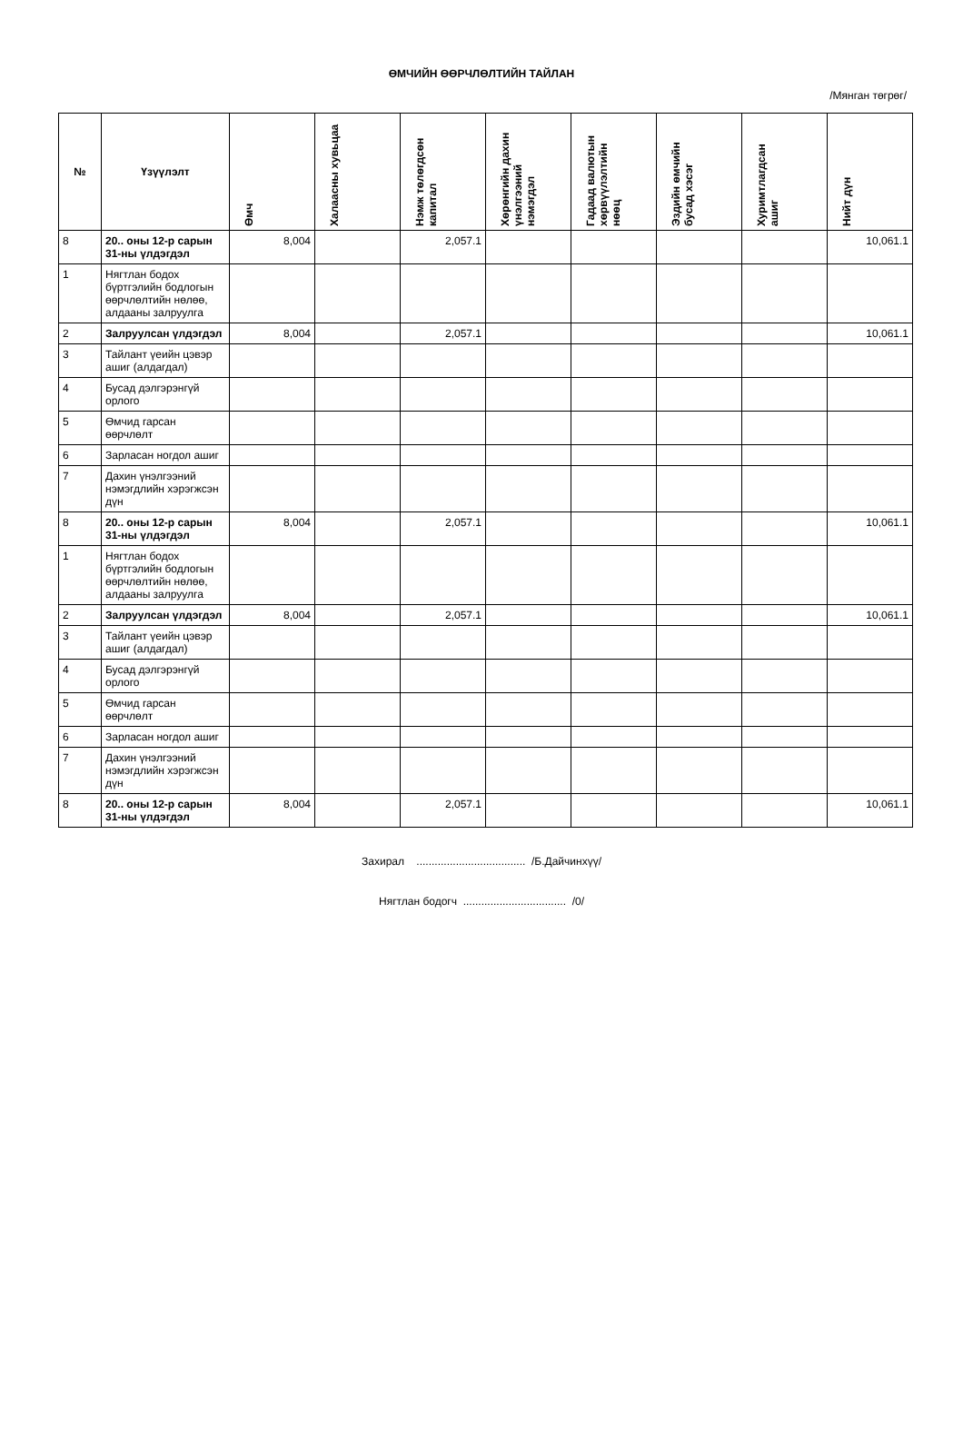ӨМЧИЙН ӨӨРЧЛӨЛТИЙН ТАЙЛАН
/Мянган төгрөг/
| № | Үзүүлэлт | Өмч | Халаасны хувьцаа | Нэмж төлөгдсөн капитал | Хөрөнгийн дахин үнэлгээний нэмэгдэл | Гадаад валютын хөрвүүлэлтийн нөөц | Эздийн өмчийн бусад хэсэг | Хуримтлагдсан ашиг | Нийт дүн |
| --- | --- | --- | --- | --- | --- | --- | --- | --- | --- |
| 8 | 20.. оны 12-р сарын 31-ны үлдэгдэл | 8,004 | | 2,057.1 | | | | | 10,061.1 |
| 1 | Нягтлан бодох бүртгэлийн бодлогын өөрчлөлтийн нөлөө, алдааны залруулга | | | | | | | | |
| 2 | Залруулсан үлдэгдэл | 8,004 | | 2,057.1 | | | | | 10,061.1 |
| 3 | Тайлант үеийн цэвэр ашиг (алдагдал) | | | | | | | | |
| 4 | Бусад дэлгэрэнгүй орлого | | | | | | | | |
| 5 | Өмчид гарсан өөрчлөлт | | | | | | | | |
| 6 | Зарласан ногдол ашиг | | | | | | | | |
| 7 | Дахин үнэлгээний нэмэгдлийн хэрэгжсэн дүн | | | | | | | | |
| 8 | 20.. оны 12-р сарын 31-ны үлдэгдэл | 8,004 | | 2,057.1 | | | | | 10,061.1 |
| 1 | Нягтлан бодох бүртгэлийн бодлогын өөрчлөлтийн нөлөө, алдааны залруулга | | | | | | | | |
| 2 | Залруулсан үлдэгдэл | 8,004 | | 2,057.1 | | | | | 10,061.1 |
| 3 | Тайлант үеийн цэвэр ашиг (алдагдал) | | | | | | | | |
| 4 | Бусад дэлгэрэнгүй орлого | | | | | | | | |
| 5 | Өмчид гарсан өөрчлөлт | | | | | | | | |
| 6 | Зарласан ногдол ашиг | | | | | | | | |
| 7 | Дахин үнэлгээний нэмэгдлийн хэрэгжсэн дүн | | | | | | | | |
| 8 | 20.. оны 12-р сарын 31-ны үлдэгдэл | 8,004 | | 2,057.1 | | | | | 10,061.1 |
Захирал .................................... /Б.Дайчинхүү/
Нягтлан бодогч .................................. /0/